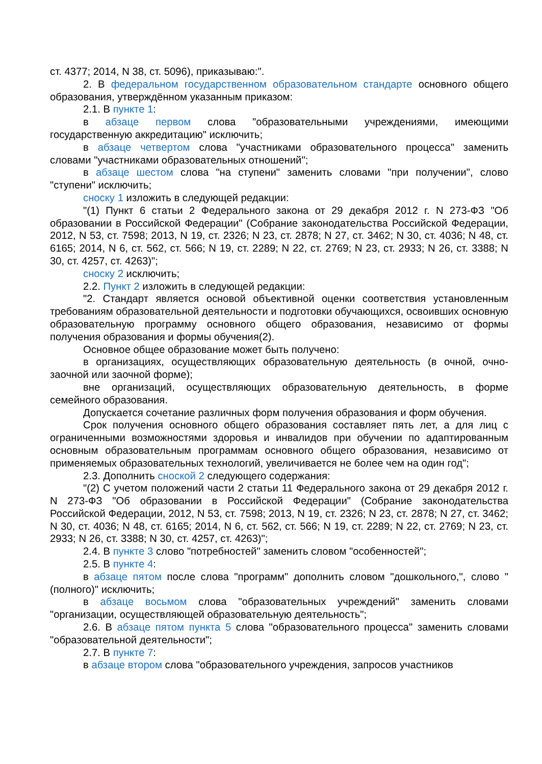ст. 4377; 2014, N 38, ст. 5096), приказываю:".
2. В федеральном государственном образовательном стандарте основного общего образования, утверждённом указанным приказом:
2.1. В пункте 1:
в абзаце первом слова "образовательными учреждениями, имеющими государственную аккредитацию" исключить;
в абзаце четвертом слова "участниками образовательного процесса" заменить словами "участниками образовательных отношений";
в абзаце шестом слова "на ступени" заменить словами "при получении", слово "ступени" исключить;
сноску 1 изложить в следующей редакции:
"(1) Пункт 6 статьи 2 Федерального закона от 29 декабря 2012 г. N 273-ФЗ "Об образовании в Российской Федерации" (Собрание законодательства Российской Федерации, 2012, N 53, ст. 7598; 2013, N 19, ст. 2326; N 23, ст. 2878; N 27, ст. 3462; N 30, ст. 4036; N 48, ст. 6165; 2014, N 6, ст. 562, ст. 566; N 19, ст. 2289; N 22, ст. 2769; N 23, ст. 2933; N 26, ст. 3388; N 30, ст. 4257, ст. 4263)";
сноску 2 исключить;
2.2. Пункт 2 изложить в следующей редакции:
"2. Стандарт является основой объективной оценки соответствия установленным требованиям образовательной деятельности и подготовки обучающихся, освоивших основную образовательную программу основного общего образования, независимо от формы получения образования и формы обучения(2).
Основное общее образование может быть получено:
в организациях, осуществляющих образовательную деятельность (в очной, очно-заочной или заочной форме);
вне организаций, осуществляющих образовательную деятельность, в форме семейного образования.
Допускается сочетание различных форм получения образования и форм обучения.
Срок получения основного общего образования составляет пять лет, а для лиц с ограниченными возможностями здоровья и инвалидов при обучении по адаптированным основным образовательным программам основного общего образования, независимо от применяемых образовательных технологий, увеличивается не более чем на один год";
2.3. Дополнить сноской 2 следующего содержания:
"(2) С учетом положений части 2 статьи 11 Федерального закона от 29 декабря 2012 г. N 273-ФЗ "Об образовании в Российской Федерации" (Собрание законодательства Российской Федерации, 2012, N 53, ст. 7598; 2013, N 19, ст. 2326; N 23, ст. 2878; N 27, ст. 3462; N 30, ст. 4036; N 48, ст. 6165; 2014, N 6, ст. 562, ст. 566; N 19, ст. 2289; N 22, ст. 2769; N 23, ст. 2933; N 26, ст. 3388; N 30, ст. 4257, ст. 4263)";
2.4. В пункте 3 слово "потребностей" заменить словом "особенностей";
2.5. В пункте 4:
в абзаце пятом после слова "программ" дополнить словом "дошкольного,", слово "(полного)" исключить;
в абзаце восьмом слова "образовательных учреждений" заменить словами "организации, осуществляющей образовательную деятельность";
2.6. В абзаце пятом пункта 5 слова "образовательного процесса" заменить словами "образовательной деятельности";
2.7. В пункте 7:
в абзаце втором слова "образовательного учреждения, запросов участников